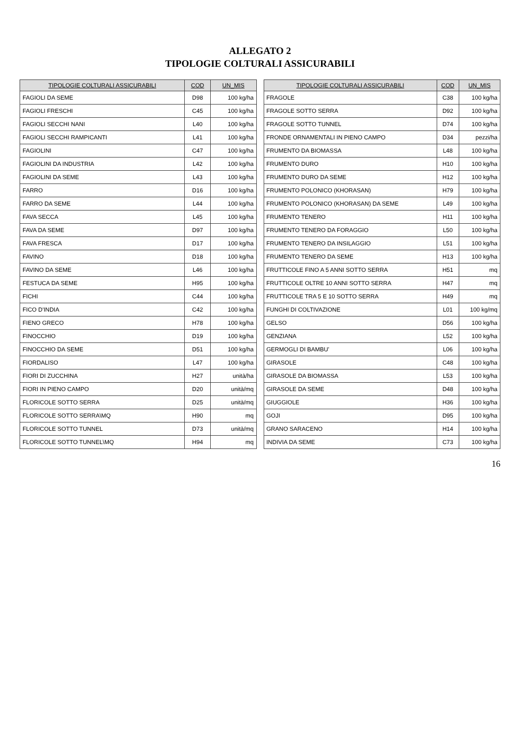ALLEGATO 2
TIPOLOGIE COLTURALI ASSICURABILI
| TIPOLOGIE COLTURALI ASSICURABILI | COD | UN_MIS |
| --- | --- | --- |
| FAGIOLI DA SEME | D98 | 100 kg/ha |
| FAGIOLI FRESCHI | C45 | 100 kg/ha |
| FAGIOLI SECCHI NANI | L40 | 100 kg/ha |
| FAGIOLI SECCHI RAMPICANTI | L41 | 100 kg/ha |
| FAGIOLINI | C47 | 100 kg/ha |
| FAGIOLINI DA INDUSTRIA | L42 | 100 kg/ha |
| FAGIOLINI DA SEME | L43 | 100 kg/ha |
| FARRO | D16 | 100 kg/ha |
| FARRO DA SEME | L44 | 100 kg/ha |
| FAVA SECCA | L45 | 100 kg/ha |
| FAVA DA SEME | D97 | 100 kg/ha |
| FAVA FRESCA | D17 | 100 kg/ha |
| FAVINO | D18 | 100 kg/ha |
| FAVINO DA SEME | L46 | 100 kg/ha |
| FESTUCA DA SEME | H95 | 100 kg/ha |
| FICHI | C44 | 100 kg/ha |
| FICO D'INDIA | C42 | 100 kg/ha |
| FIENO GRECO | H78 | 100 kg/ha |
| FINOCCHIO | D19 | 100 kg/ha |
| FINOCCHIO DA SEME | D51 | 100 kg/ha |
| FIORDALISO | L47 | 100 kg/ha |
| FIORI DI ZUCCHINA | H27 | unità/ha |
| FIORI IN PIENO CAMPO | D20 | unità/mq |
| FLORICOLE SOTTO SERRA | D25 | unità/mq |
| FLORICOLE SOTTO SERRA\MQ | H90 | mq |
| FLORICOLE SOTTO TUNNEL | D73 | unità/mq |
| FLORICOLE SOTTO TUNNEL\MQ | H94 | mq |
| TIPOLOGIE COLTURALI ASSICURABILI | COD | UN_MIS |
| --- | --- | --- |
| FRAGOLE | C38 | 100 kg/ha |
| FRAGOLE SOTTO SERRA | D92 | 100 kg/ha |
| FRAGOLE SOTTO TUNNEL | D74 | 100 kg/ha |
| FRONDE ORNAMENTALI IN PIENO CAMPO | D34 | pezzi/ha |
| FRUMENTO DA BIOMASSA | L48 | 100 kg/ha |
| FRUMENTO DURO | H10 | 100 kg/ha |
| FRUMENTO DURO DA SEME | H12 | 100 kg/ha |
| FRUMENTO POLONICO (KHORASAN) | H79 | 100 kg/ha |
| FRUMENTO POLONICO (KHORASAN) DA SEME | L49 | 100 kg/ha |
| FRUMENTO TENERO | H11 | 100 kg/ha |
| FRUMENTO TENERO DA FORAGGIO | L50 | 100 kg/ha |
| FRUMENTO TENERO DA INSILAGGIO | L51 | 100 kg/ha |
| FRUMENTO TENERO DA SEME | H13 | 100 kg/ha |
| FRUTTICOLE FINO A 5 ANNI SOTTO SERRA | H51 | mq |
| FRUTTICOLE OLTRE 10 ANNI SOTTO SERRA | H47 | mq |
| FRUTTICOLE TRA 5 E 10 SOTTO SERRA | H49 | mq |
| FUNGHI DI COLTIVAZIONE | L01 | 100 kg/mq |
| GELSO | D56 | 100 kg/ha |
| GENZIANA | L52 | 100 kg/ha |
| GERMOGLI DI BAMBU' | L06 | 100 kg/ha |
| GIRASOLE | C48 | 100 kg/ha |
| GIRASOLE DA BIOMASSA | L53 | 100 kg/ha |
| GIRASOLE DA SEME | D48 | 100 kg/ha |
| GIUGGIOLE | H36 | 100 kg/ha |
| GOJI | D95 | 100 kg/ha |
| GRANO SARACENO | H14 | 100 kg/ha |
| INDIVIA DA SEME | C73 | 100 kg/ha |
16